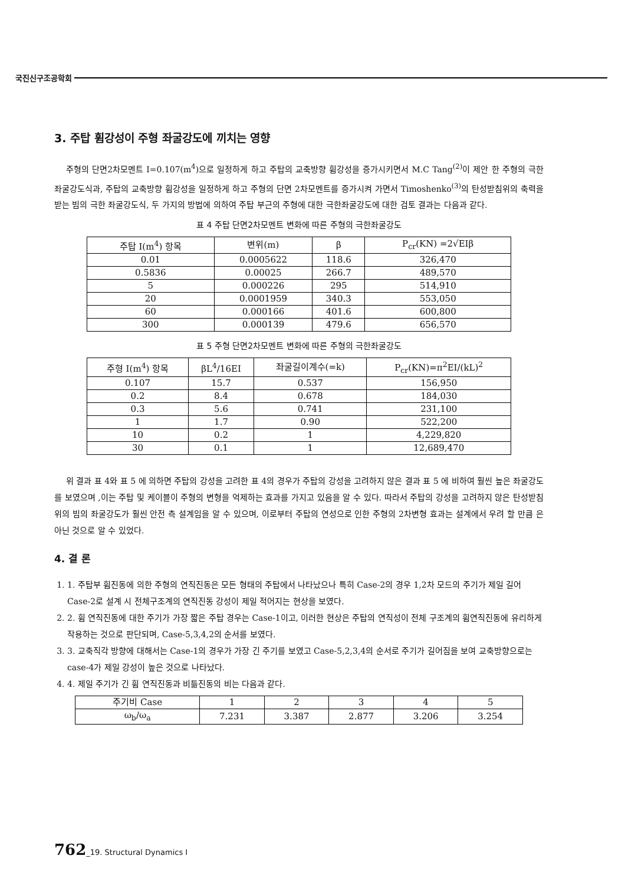국진신구조공학회
3. 주탑 휨강성이 주형 좌굴강도에 끼치는 영향
주형의 단면2차모멘트 I=0.107(m<sup>4</sup>)으로 일정하게 하고 주탑의 교축방향 휨강성을 증가시키면서 M.C Tang<sup>(2)</sup>이 제안 한 주형의 극한좌굴강도식과, 주탑의 교축방향 휨강성을 일정하게 하고 주형의 단면 2차모멘트를 증가시켜 가면서 Timoshenko<sup>(3)</sup>의 탄성받침위의 축력을 받는 빔의 극한 좌굴강도식, 두 가지의 방법에 의하여 주탑 부근의 주형에 대한 극한좌굴강도에 대한 검토 결과는 다음과 같다.
표 4 주탑 단면2차모멘트 변화에 따른 주형의 극한좌굴강도
| 주탑 I(m<sup>4</sup>) 항목 | 변위(m) | β | P<sub>cr</sub>(KN) =2√EIβ |
| --- | --- | --- | --- |
| 0.01 | 0.0005622 | 118.6 | 326,470 |
| 0.5836 | 0.00025 | 266.7 | 489,570 |
| 5 | 0.000226 | 295 | 514,910 |
| 20 | 0.0001959 | 340.3 | 553,050 |
| 60 | 0.000166 | 401.6 | 600,800 |
| 300 | 0.000139 | 479.6 | 656,570 |
표 5 주형 단면2차모멘트 변화에 따른 주형의 극한좌굴강도
| 주형 I(m<sup>4</sup>) 항목 | βL<sup>4</sup>/16EI | 좌굴길이계수(=k) | P<sub>cr</sub>(KN)=π<sup>2</sup>EI/(kL)<sup>2</sup> |
| --- | --- | --- | --- |
| 0.107 | 15.7 | 0.537 | 156,950 |
| 0.2 | 8.4 | 0.678 | 184,030 |
| 0.3 | 5.6 | 0.741 | 231,100 |
| 1 | 1.7 | 0.90 | 522,200 |
| 10 | 0.2 | 1 | 4,229,820 |
| 30 | 0.1 | 1 | 12,689,470 |
위 결과 표 4와 표 5 에 의하면 주탑의 강성을 고려한 표 4의 경우가 주탑의 강성을 고려하지 않은 결과 표 5 에 비하여 훨씬 높은 좌굴강도를 보였으며 ,이는 주탑 및 케이블이 주형의 변형을 억제하는 효과를 가지고 있음을 알 수 있다. 따라서 주탑의 강성을 고려하지 않은 탄성받침 위의 빔의 좌굴강도가 훨씬 안전 측 설계임을 알 수 있으며, 이로부터 주탑의 연성으로 인한 주형의 2차변형 효과는 설계에서 우려 할 만큼 은 아닌 것으로 알 수 있었다.
4. 결 론
1. 1. 주탑부 휨진동에 의한 주형의 연직진동은 모든 형태의 주탑에서 나타났으나 특히 Case-2의 경우 1,2차 모드의 주기가 제일 길어 Case-2로 설계 시 전체구조계의 연직진동 강성이 제일 적어지는 현상을 보였다.
2. 2. 휨 연직진동에 대한 주기가 가장 짧은 주탑 경우는 Case-1이고, 이러한 현상은 주탑의 연직성이 전체 구조계의 휨연직진동에 유리하게 작용하는 것으로 판단되며, Case-5,3,4,2의 순서를 보였다.
3. 3. 교축직각 방향에 대해서는 Case-1의 경우가 가장 긴 주기를 보였고 Case-5,2,3,4의 순서로 주기가 길어짐을 보여 교축방향으로는 case-4가 제일 강성이 높은 것으로 나타났다.
4. 4. 제일 주기가 긴 휨 연직진동과 비틂진동의 비는 다음과 같다.
| 주기비 Case | 1 | 2 | 3 | 4 | 5 |
| ω<sub>b</sub>/ω<sub>a</sub> | 7.231 | 3.387 | 2.877 | 3.206 | 3.254 |
762_19. Structural Dynamics I